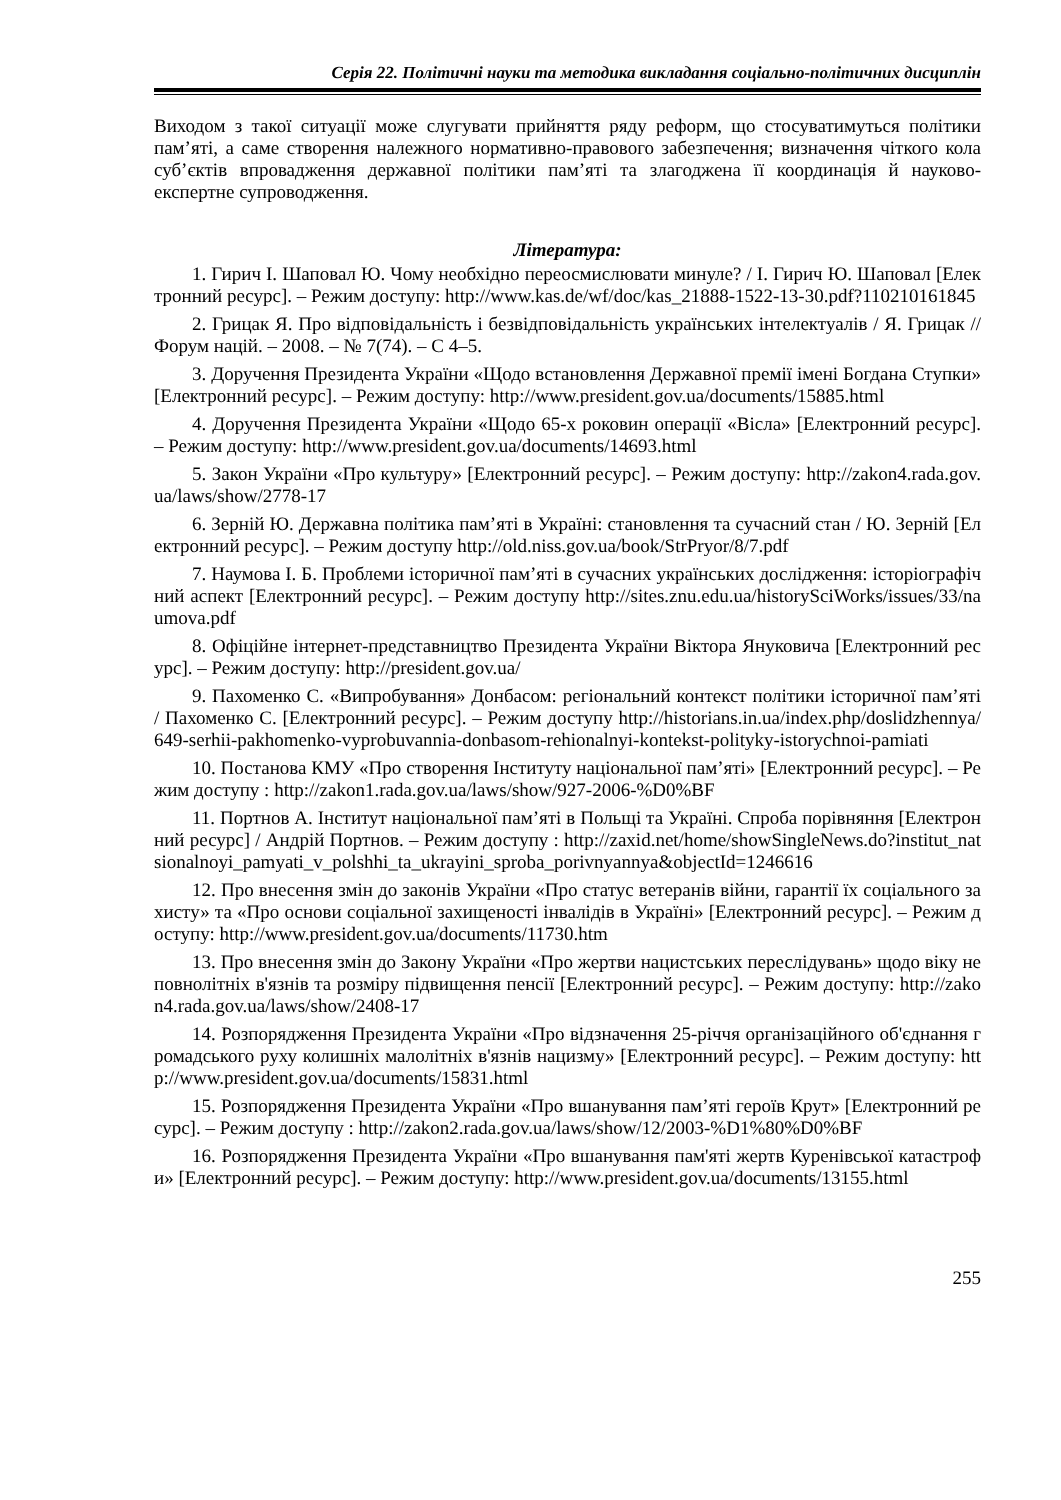Серія 22. Політичні науки та методика викладання соціально-політичних дисциплін
Виходом з такої ситуації може слугувати прийняття ряду реформ, що стосуватимуться політики пам’яті, а саме створення належного нормативно-правового забезпечення; визначення чіткого кола суб’єктів впровадження державної політики пам’яті та злагоджена її координація й науково-експертне супроводження.
Література:
1. Гирич І. Шаповал Ю. Чому необхідно переосмислювати минуле? / І. Гирич Ю. Шаповал [Електронний ресурс]. – Режим доступу: http://www.kas.de/wf/doc/kas_21888-1522-13-30.pdf?110210161845
2. Грицак Я. Про відповідальність і безвідповідальність українських інтелектуалів / Я. Грицак // Форум націй. – 2008. – № 7(74). – С 4–5.
3. Доручення Президента України «Щодо встановлення Державної премії імені Богдана Ступки» [Електронний ресурс]. – Режим доступу: http://www.president.gov.ua/documents/15885.html
4. Доручення Президента України «Щодо 65-х роковин операції «Вісла» [Електронний ресурс]. – Режим доступу: http://www.president.gov.ua/documents/14693.html
5. Закон України «Про культуру» [Електронний ресурс]. – Режим доступу: http://zakon4.rada.gov.ua/laws/show/2778-17
6. Зерній Ю. Державна політика пам’яті в Україні: становлення та сучасний стан / Ю. Зерній [Електронний ресурс]. – Режим доступу http://old.niss.gov.ua/book/StrPryor/8/7.pdf
7. Наумова І. Б. Проблеми історичної пам’яті в сучасних українських дослідження: історіографічний аспект [Електронний ресурс]. – Режим доступу http://sites.znu.edu.ua/historySciWorks/issues/33/naumova.pdf
8. Офіційне інтернет-представництво Президента України Віктора Януковича [Електронний ресурс]. – Режим доступу: http://president.gov.ua/
9. Пахоменко С. «Випробування» Донбасом: регіональний контекст політики історичної пам’яті / Пахоменко С. [Електронний ресурс]. – Режим доступу http://historians.in.ua/index.php/doslidzhennya/649-serhii-pakhomenko-vyprobuvannia-donbasom-rehionalnyi-kontekst-polityky-istorychnoi-pamiati
10. Постанова КМУ «Про створення Інституту національної пам’яті» [Електронний ресурс]. – Режим доступу : http://zakon1.rada.gov.ua/laws/show/927-2006-%D0%BF
11. Портнов А. Інститут національної пам’яті в Польщі та Україні. Спроба порівняння [Електронний ресурс] / Андрій Портнов. – Режим доступу : http://zaxid.net/home/showSingleNews.do?institut_natsionalnoyi_pamyati_v_polshhi_ta_ukrayini_sproba_porivnyannya&objectId=1246616
12. Про внесення змін до законів України «Про статус ветеранів війни, гарантії їх соціального захисту» та «Про основи соціальної захищеності інвалідів в Україні» [Електронний ресурс]. – Режим доступу: http://www.president.gov.ua/documents/11730.htm
13. Про внесення змін до Закону України «Про жертви нацистських переслідувань» щодо віку неповнолітніх в'язнів та розміру підвищення пенсії [Електронний ресурс]. – Режим доступу: http://zakon4.rada.gov.ua/laws/show/2408-17
14. Розпорядження Президента України «Про відзначення 25-річчя організаційного об'єднання громадського руху колишніх малолітніх в'язнів нацизму» [Електронний ресурс]. – Режим доступу: http://www.president.gov.ua/documents/15831.html
15. Розпорядження Президента України «Про вшанування пам’яті героїв Крут» [Електронний ресурс]. – Режим доступу : http://zakon2.rada.gov.ua/laws/show/12/2003-%D1%80%D0%BF
16. Розпорядження Президента України «Про вшанування пам'яті жертв Куренівської катастрофи» [Електронний ресурс]. – Режим доступу: http://www.president.gov.ua/documents/13155.html
255